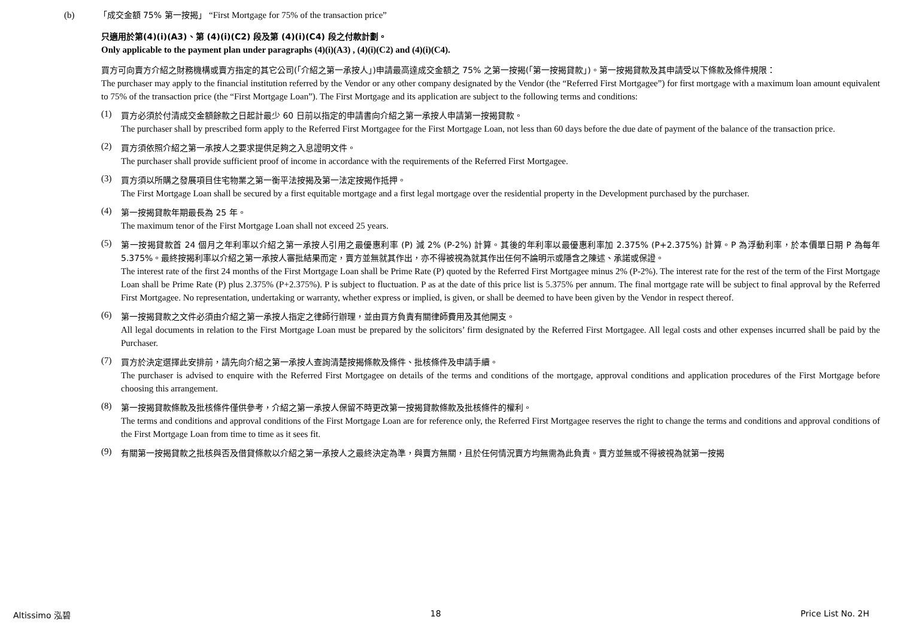(b) 「成交金額 75% 第一按揭」 “First Mortgage for 75% of the transaction price”
只適用於第(4)(i)(A3)、第 (4)(i)(C2) 段及第 (4)(i)(C4) 段之付款計劃。
Only applicable to the payment plan under paragraphs (4)(i)(A3) , (4)(i)(C2) and (4)(i)(C4).
買方可向賣方介紹之財務機構或賣方指定的其它公司(「介紹之第一承按人」)申請最高達成交金額之 75% 之第一按揭(「第一按揭貸款」)。第一按揭貸款及其申請受以下條款及條件規限：
The purchaser may apply to the financial institution referred by the Vendor or any other company designated by the Vendor (the “Referred First Mortgagee”) for first mortgage with a maximum loan amount equivalent to 75% of the transaction price (the “First Mortgage Loan”). The First Mortgage and its application are subject to the following terms and conditions:
(1)
買方必須於付清成交金額餘款之日起計最少 60 日前以指定的申請書向介紹之第一承按人申請第一按揭貸款。
The purchaser shall by prescribed form apply to the Referred First Mortgagee for the First Mortgage Loan, not less than 60 days before the due date of payment of the balance of the transaction price.
(2)
買方須依照介紹之第一承按人之要求提供足夠之入息證明文件。
The purchaser shall provide sufficient proof of income in accordance with the requirements of the Referred First Mortgagee.
(3)
買方須以所購之發展項目住宅物業之第一衡平法按揭及第一法定按揭作抵押。
The First Mortgage Loan shall be secured by a first equitable mortgage and a first legal mortgage over the residential property in the Development purchased by the purchaser.
(4)
第一按揭貸款年期最長為 25 年。
The maximum tenor of the First Mortgage Loan shall not exceed 25 years.
(5)
第一按揭貸款首 24 個月之年利率以介紹之第一承按人引用之最優惠利率 (P) 減 2% (P-2%) 計算。其後的年利率以最優惠利率加 2.375% (P+2.375%) 計算。P 為浮動利率，於本價單日期 P 為每年 5.375%。最終按揭利率以介紹之第一承按人審批結果而定，賣方並無就其作出，亦不得被視為就其作出任何不論明示或隱含之陳述、承諾或保證。
The interest rate of the first 24 months of the First Mortgage Loan shall be Prime Rate (P) quoted by the Referred First Mortgagee minus 2% (P-2%). The interest rate for the rest of the term of the First Mortgage Loan shall be Prime Rate (P) plus 2.375% (P+2.375%). P is subject to fluctuation. P as at the date of this price list is 5.375% per annum. The final mortgage rate will be subject to final approval by the Referred First Mortgagee. No representation, undertaking or warranty, whether express or implied, is given, or shall be deemed to have been given by the Vendor in respect thereof.
(6)
第一按揭貸款之文件必須由介紹之第一承按人指定之律師行辦理，並由買方負責有關律師費用及其他開支。
All legal documents in relation to the First Mortgage Loan must be prepared by the solicitors’ firm designated by the Referred First Mortgagee. All legal costs and other expenses incurred shall be paid by the Purchaser.
(7)
買方於決定選擇此安排前，請先向介紹之第一承按人查詢清楚按揭條款及條件、批核條件及申請手續。
The purchaser is advised to enquire with the Referred First Mortgagee on details of the terms and conditions of the mortgage, approval conditions and application procedures of the First Mortgage before choosing this arrangement.
(8)
第一按揭貸款條款及批核條件僅供參考，介紹之第一承按人保留不時更改第一按揭貸款條款及批核條件的權利。
The terms and conditions and approval conditions of the First Mortgage Loan are for reference only, the Referred First Mortgagee reserves the right to change the terms and conditions and approval conditions of the First Mortgage Loan from time to time as it sees fit.
(9)
有關第一按揭貸款之批核與否及借貸條款以介紹之第一承按人之最終決定為準，與賣方無關，且於任何情況賣方均無需為此負責。賣方並無或不得被視為就第一按揭
Altissimo 泓碧 18 Price List No. 2H